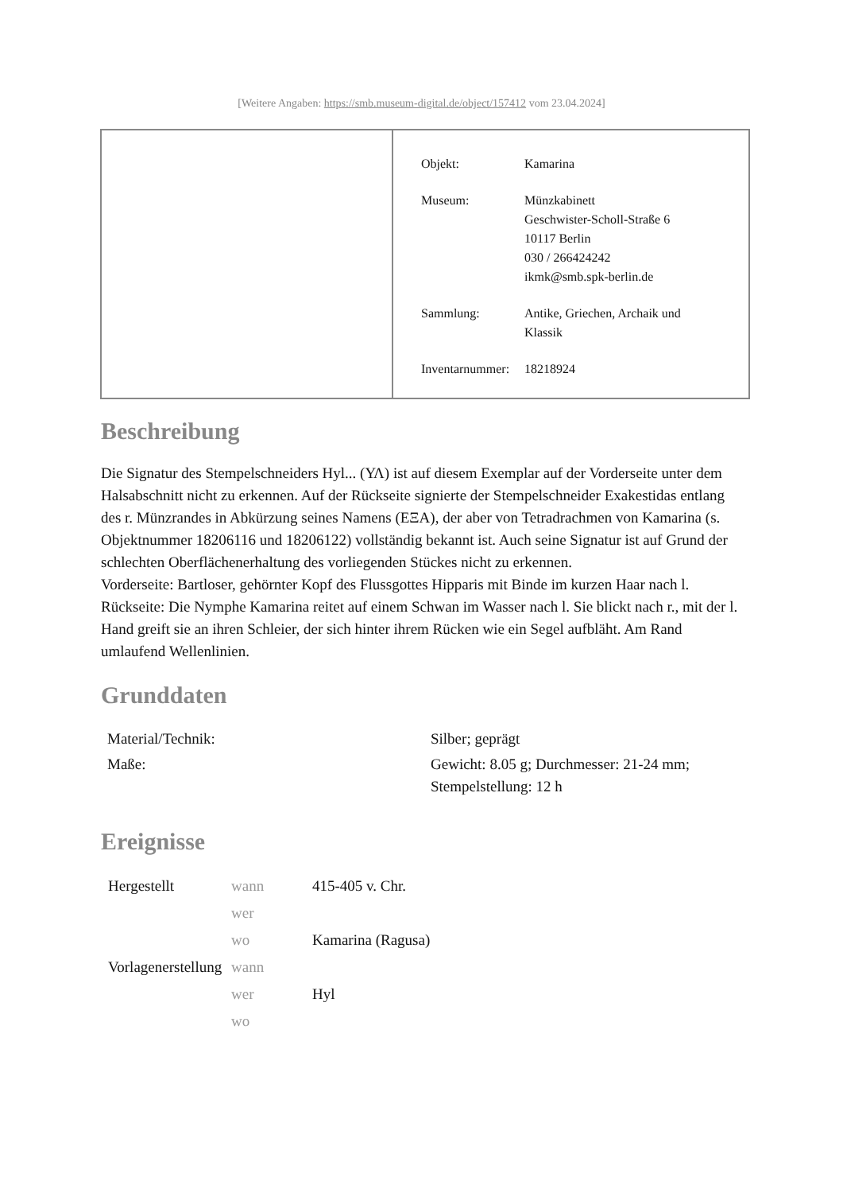[Weitere Angaben: https://smb.museum-digital.de/object/157412 vom 23.04.2024]
| Objekt: | Kamarina |
| Museum: | Münzkabinett Geschwister-Scholl-Straße 6 10117 Berlin 030 / 266424242 ikmk@smb.spk-berlin.de |
| Sammlung: | Antike, Griechen, Archaik und Klassik |
| Inventarnummer: | 18218924 |
Beschreibung
Die Signatur des Stempelschneiders Hyl... (ΥΛ) ist auf diesem Exemplar auf der Vorderseite unter dem Halsabschnitt nicht zu erkennen. Auf der Rückseite signierte der Stempelschneider Exakestidas entlang des r. Münzrandes in Abkürzung seines Namens (ΕΞΑ), der aber von Tetradrachmen von Kamarina (s. Objektnummer 18206116 und 18206122) vollständig bekannt ist. Auch seine Signatur ist auf Grund der schlechten Oberflächenerhaltung des vorliegenden Stückes nicht zu erkennen.
Vorderseite: Bartloser, gehörnter Kopf des Flussgottes Hipparis mit Binde im kurzen Haar nach l.
Rückseite: Die Nymphe Kamarina reitet auf einem Schwan im Wasser nach l. Sie blickt nach r., mit der l. Hand greift sie an ihren Schleier, der sich hinter ihrem Rücken wie ein Segel aufbläht. Am Rand umlaufend Wellenlinien.
Grunddaten
| Material/Technik: | Silber; geprägt |
| Maße: | Gewicht: 8.05 g; Durchmesser: 21-24 mm; Stempelstellung: 12 h |
Ereignisse
| Hergestellt | wann | 415-405 v. Chr. |
| | wer | |
| | wo | Kamarina (Ragusa) |
| Vorlagenerstellung | wann | |
| | wer | Hyl |
| | wo | |